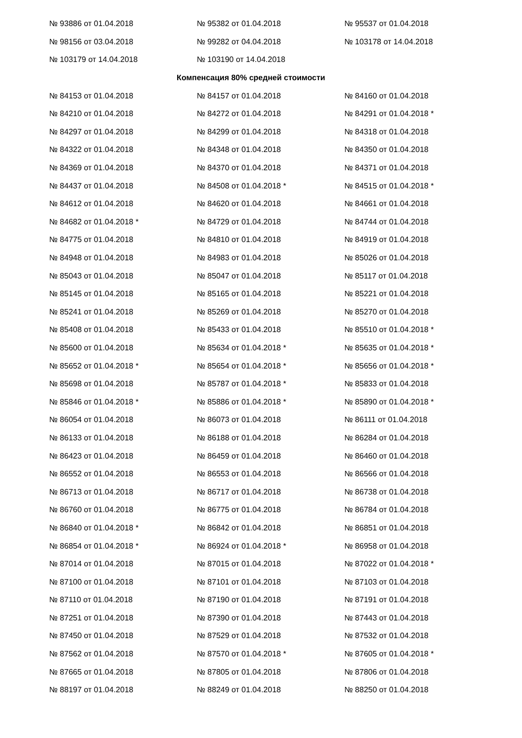| № 93886 от 01.04.2018 | № 95382 от 01.04.2018 | № 95537 от 01.04.2018 |
| № 98156 от 03.04.2018 | № 99282 от 04.04.2018 | № 103178 от 14.04.2018 |
| № 103179 от 14.04.2018 | № 103190 от 14.04.2018 | |
| Компенсация 80% средней стоимости | | |
| № 84153 от 01.04.2018 | № 84157 от 01.04.2018 | № 84160 от 01.04.2018 |
| № 84210 от 01.04.2018 | № 84272 от 01.04.2018 | № 84291 от 01.04.2018 * |
| № 84297 от 01.04.2018 | № 84299 от 01.04.2018 | № 84318 от 01.04.2018 |
| № 84322 от 01.04.2018 | № 84348 от 01.04.2018 | № 84350 от 01.04.2018 |
| № 84369 от 01.04.2018 | № 84370 от 01.04.2018 | № 84371 от 01.04.2018 |
| № 84437 от 01.04.2018 | № 84508 от 01.04.2018 * | № 84515 от 01.04.2018 * |
| № 84612 от 01.04.2018 | № 84620 от 01.04.2018 | № 84661 от 01.04.2018 |
| № 84682 от 01.04.2018 * | № 84729 от 01.04.2018 | № 84744 от 01.04.2018 |
| № 84775 от 01.04.2018 | № 84810 от 01.04.2018 | № 84919 от 01.04.2018 |
| № 84948 от 01.04.2018 | № 84983 от 01.04.2018 | № 85026 от 01.04.2018 |
| № 85043 от 01.04.2018 | № 85047 от 01.04.2018 | № 85117 от 01.04.2018 |
| № 85145 от 01.04.2018 | № 85165 от 01.04.2018 | № 85221 от 01.04.2018 |
| № 85241 от 01.04.2018 | № 85269 от 01.04.2018 | № 85270 от 01.04.2018 |
| № 85408 от 01.04.2018 | № 85433 от 01.04.2018 | № 85510 от 01.04.2018 * |
| № 85600 от 01.04.2018 | № 85634 от 01.04.2018 * | № 85635 от 01.04.2018 * |
| № 85652 от 01.04.2018 * | № 85654 от 01.04.2018 * | № 85656 от 01.04.2018 * |
| № 85698 от 01.04.2018 | № 85787 от 01.04.2018 * | № 85833 от 01.04.2018 |
| № 85846 от 01.04.2018 * | № 85886 от 01.04.2018 * | № 85890 от 01.04.2018 * |
| № 86054 от 01.04.2018 | № 86073 от 01.04.2018 | № 86111 от 01.04.2018 |
| № 86133 от 01.04.2018 | № 86188 от 01.04.2018 | № 86284 от 01.04.2018 |
| № 86423 от 01.04.2018 | № 86459 от 01.04.2018 | № 86460 от 01.04.2018 |
| № 86552 от 01.04.2018 | № 86553 от 01.04.2018 | № 86566 от 01.04.2018 |
| № 86713 от 01.04.2018 | № 86717 от 01.04.2018 | № 86738 от 01.04.2018 |
| № 86760 от 01.04.2018 | № 86775 от 01.04.2018 | № 86784 от 01.04.2018 |
| № 86840 от 01.04.2018 * | № 86842 от 01.04.2018 | № 86851 от 01.04.2018 |
| № 86854 от 01.04.2018 * | № 86924 от 01.04.2018 * | № 86958 от 01.04.2018 |
| № 87014 от 01.04.2018 | № 87015 от 01.04.2018 | № 87022 от 01.04.2018 * |
| № 87100 от 01.04.2018 | № 87101 от 01.04.2018 | № 87103 от 01.04.2018 |
| № 87110 от 01.04.2018 | № 87190 от 01.04.2018 | № 87191 от 01.04.2018 |
| № 87251 от 01.04.2018 | № 87390 от 01.04.2018 | № 87443 от 01.04.2018 |
| № 87450 от 01.04.2018 | № 87529 от 01.04.2018 | № 87532 от 01.04.2018 |
| № 87562 от 01.04.2018 | № 87570 от 01.04.2018 * | № 87605 от 01.04.2018 * |
| № 87665 от 01.04.2018 | № 87805 от 01.04.2018 | № 87806 от 01.04.2018 |
| № 88197 от 01.04.2018 | № 88249 от 01.04.2018 | № 88250 от 01.04.2018 |